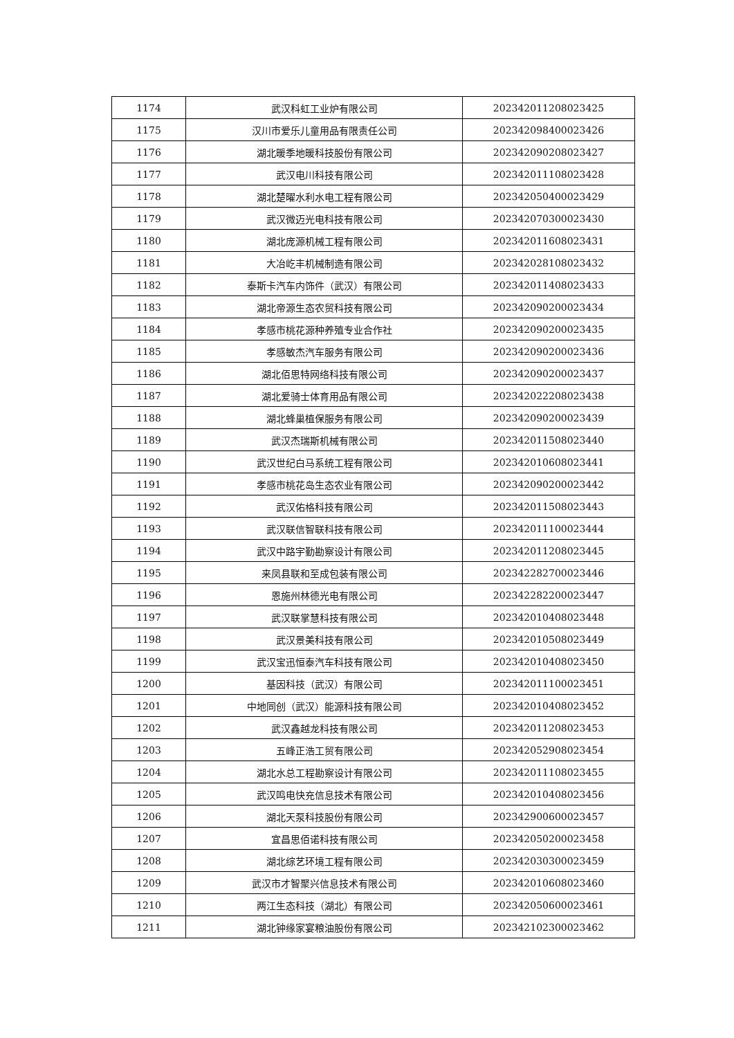| 1174 | 武汉科虹工业炉有限公司 | 202342011208023425 |
| 1175 | 汉川市爱乐儿童用品有限责任公司 | 202342098400023426 |
| 1176 | 湖北暖季地暖科技股份有限公司 | 202342090208023427 |
| 1177 | 武汉电川科技有限公司 | 202342011108023428 |
| 1178 | 湖北楚曜水利水电工程有限公司 | 202342050400023429 |
| 1179 | 武汉微迈光电科技有限公司 | 202342070300023430 |
| 1180 | 湖北庞源机械工程有限公司 | 202342011608023431 |
| 1181 | 大冶屹丰机械制造有限公司 | 202342028108023432 |
| 1182 | 泰斯卡汽车内饰件（武汉）有限公司 | 202342011408023433 |
| 1183 | 湖北帝源生态农贸科技有限公司 | 202342090200023434 |
| 1184 | 孝感市桃花源种养殖专业合作社 | 202342090200023435 |
| 1185 | 孝感敏杰汽车服务有限公司 | 202342090200023436 |
| 1186 | 湖北佰思特网络科技有限公司 | 202342090200023437 |
| 1187 | 湖北爱骑士体育用品有限公司 | 202342022208023438 |
| 1188 | 湖北蜂巢植保服务有限公司 | 202342090200023439 |
| 1189 | 武汉杰瑞斯机械有限公司 | 202342011508023440 |
| 1190 | 武汉世纪白马系统工程有限公司 | 202342010608023441 |
| 1191 | 孝感市桃花岛生态农业有限公司 | 202342090200023442 |
| 1192 | 武汉佑格科技有限公司 | 202342011508023443 |
| 1193 | 武汉联信智联科技有限公司 | 202342011100023444 |
| 1194 | 武汉中路宇勤勘察设计有限公司 | 202342011208023445 |
| 1195 | 来凤县联和至成包装有限公司 | 202342282700023446 |
| 1196 | 恩施州林德光电有限公司 | 202342282200023447 |
| 1197 | 武汉联掌慧科技有限公司 | 202342010408023448 |
| 1198 | 武汉景美科技有限公司 | 202342010508023449 |
| 1199 | 武汉宝迅恒泰汽车科技有限公司 | 202342010408023450 |
| 1200 | 基因科技（武汉）有限公司 | 202342011100023451 |
| 1201 | 中地同创（武汉）能源科技有限公司 | 202342010408023452 |
| 1202 | 武汉鑫越龙科技有限公司 | 202342011208023453 |
| 1203 | 五峰正浩工贸有限公司 | 202342052908023454 |
| 1204 | 湖北水总工程勘察设计有限公司 | 202342011108023455 |
| 1205 | 武汉鸣电快充信息技术有限公司 | 202342010408023456 |
| 1206 | 湖北天泵科技股份有限公司 | 202342900600023457 |
| 1207 | 宜昌思佰诺科技有限公司 | 202342050200023458 |
| 1208 | 湖北综艺环境工程有限公司 | 202342030300023459 |
| 1209 | 武汉市才智聚兴信息技术有限公司 | 202342010608023460 |
| 1210 | 两江生态科技（湖北）有限公司 | 202342050600023461 |
| 1211 | 湖北钟缘家宴粮油股份有限公司 | 202342102300023462 |